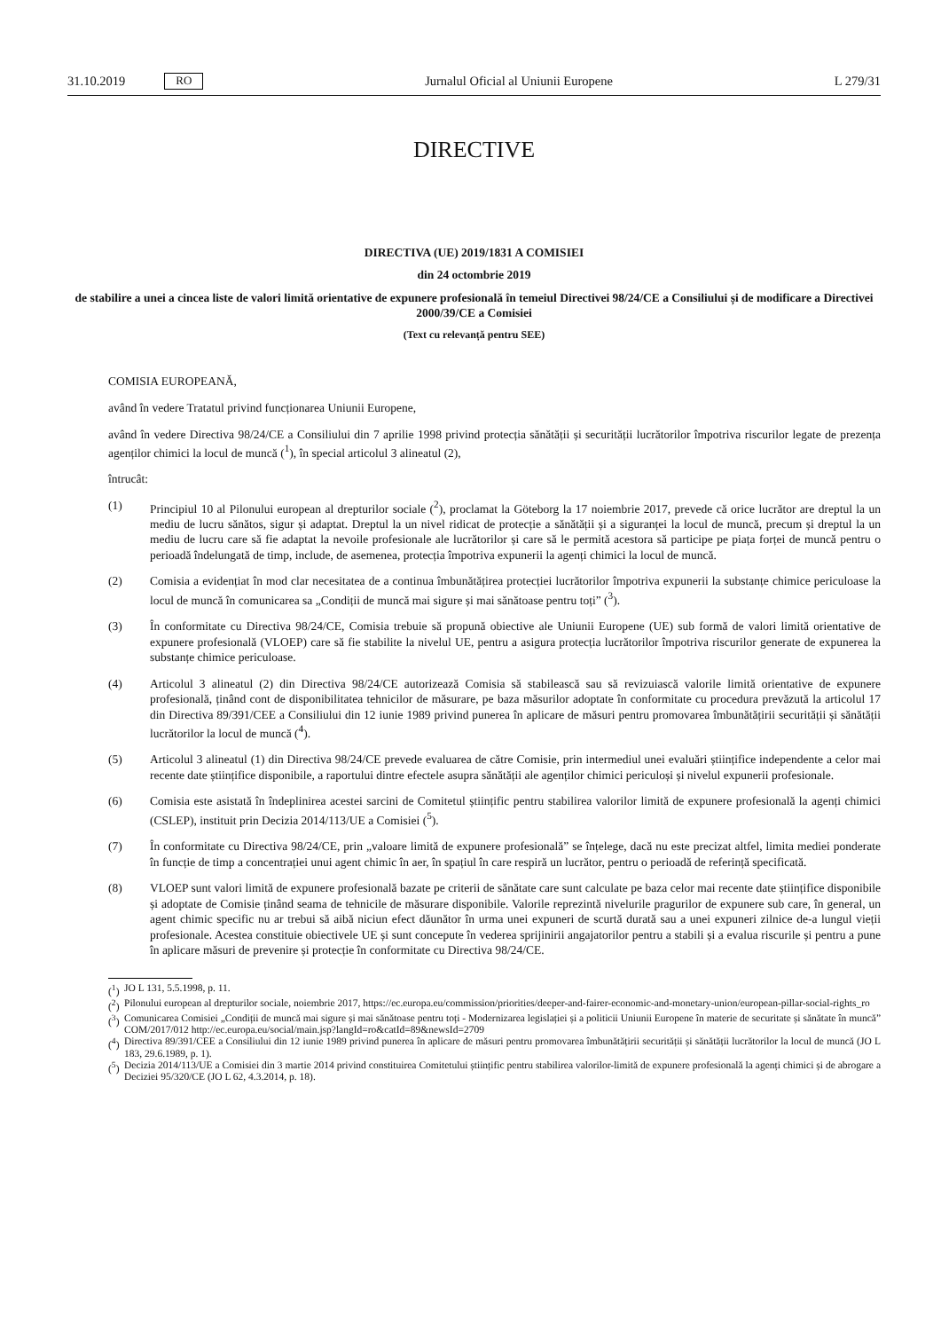31.10.2019 RO Jurnalul Oficial al Uniunii Europene L 279/31
DIRECTIVE
DIRECTIVA (UE) 2019/1831 A COMISIEI
din 24 octombrie 2019
de stabilire a unei a cincea liste de valori limită orientative de expunere profesională în temeiul Directivei 98/24/CE a Consiliului și de modificare a Directivei 2000/39/CE a Comisiei
(Text cu relevanță pentru SEE)
COMISIA EUROPEANĂ,
având în vedere Tratatul privind funcționarea Uniunii Europene,
având în vedere Directiva 98/24/CE a Consiliului din 7 aprilie 1998 privind protecția sănătății și securității lucrătorilor împotriva riscurilor legate de prezența agenților chimici la locul de muncă (<sup>1</sup>), în special articolul 3 alineatul (2),
întrucât:
(1) Principiul 10 al Pilonului european al drepturilor sociale (<sup>2</sup>), proclamat la Göteborg la 17 noiembrie 2017, prevede că orice lucrător are dreptul la un mediu de lucru sănătos, sigur și adaptat. Dreptul la un nivel ridicat de protecție a sănătății și a siguranței la locul de muncă, precum și dreptul la un mediu de lucru care să fie adaptat la nevoile profesionale ale lucrătorilor și care să le permită acestora să participe pe piața forței de muncă pentru o perioadă îndelungată de timp, include, de asemenea, protecția împotriva expunerii la agenți chimici la locul de muncă.
(2) Comisia a evidențiat în mod clar necesitatea de a continua îmbunătățirea protecției lucrătorilor împotriva expunerii la substanțe chimice periculoase la locul de muncă în comunicarea sa „Condiții de muncă mai sigure și mai sănătoase pentru toți” (<sup>3</sup>).
(3) În conformitate cu Directiva 98/24/CE, Comisia trebuie să propună obiective ale Uniunii Europene (UE) sub formă de valori limită orientative de expunere profesională (VLOEP) care să fie stabilite la nivelul UE, pentru a asigura protecția lucrătorilor împotriva riscurilor generate de expunerea la substanțe chimice periculoase.
(4) Articolul 3 alineatul (2) din Directiva 98/24/CE autorizează Comisia să stabilească sau să revizuiască valorile limită orientative de expunere profesională, ținând cont de disponibilitatea tehnicilor de măsurare, pe baza măsurilor adoptate în conformitate cu procedura prevăzută la articolul 17 din Directiva 89/391/CEE a Consiliului din 12 iunie 1989 privind punerea în aplicare de măsuri pentru promovarea îmbunătățirii securității și sănătății lucrătorilor la locul de muncă (<sup>4</sup>).
(5) Articolul 3 alineatul (1) din Directiva 98/24/CE prevede evaluarea de către Comisie, prin intermediul unei evaluări științifice independente a celor mai recente date științifice disponibile, a raportului dintre efectele asupra sănătății ale agenților chimici periculoși și nivelul expunerii profesionale.
(6) Comisia este asistată în îndeplinirea acestei sarcini de Comitetul științific pentru stabilirea valorilor limită de expunere profesională la agenți chimici (CSLEP), instituit prin Decizia 2014/113/UE a Comisiei (<sup>5</sup>).
(7) În conformitate cu Directiva 98/24/CE, prin „valoare limită de expunere profesională” se înțelege, dacă nu este precizat altfel, limita mediei ponderate în funcție de timp a concentrației unui agent chimic în aer, în spațiul în care respiră un lucrător, pentru o perioadă de referință specificată.
(8) VLOEP sunt valori limită de expunere profesională bazate pe criterii de sănătate care sunt calculate pe baza celor mai recente date științifice disponibile și adoptate de Comisie ținând seama de tehnicile de măsurare disponibile. Valorile reprezintă nivelurile pragurilor de expunere sub care, în general, un agent chimic specific nu ar trebui să aibă niciun efect dăunător în urma unei expuneri de scurtă durată sau a unei expuneri zilnice de-a lungul vieții profesionale. Acestea constituie obiectivele UE și sunt concepute în vederea sprijinirii angajatorilor pentru a stabili și a evalua riscurile și pentru a pune în aplicare măsuri de prevenire și protecție în conformitate cu Directiva 98/24/CE.
(<sup>1</sup>) JO L 131, 5.5.1998, p. 11.
(<sup>2</sup>) Pilonului european al drepturilor sociale, noiembrie 2017, https://ec.europa.eu/commission/priorities/deeper-and-fairer-economic-and-monetary-union/european-pillar-social-rights_ro
(<sup>3</sup>) Comunicarea Comisiei „Condiții de muncă mai sigure și mai sănătoase pentru toți - Modernizarea legislației și a politicii Uniunii Europene în materie de securitate și sănătate în muncă” COM/2017/012 http://ec.europa.eu/social/main.jsp?langId=ro&catId=89&newsId=2709
(<sup>4</sup>) Directiva 89/391/CEE a Consiliului din 12 iunie 1989 privind punerea în aplicare de măsuri pentru promovarea îmbunătățirii securității și sănătății lucrătorilor la locul de muncă (JO L 183, 29.6.1989, p. 1).
(<sup>5</sup>) Decizia 2014/113/UE a Comisiei din 3 martie 2014 privind constituirea Comitetului științific pentru stabilirea valorilor-limită de expunere profesională la agenți chimici și de abrogare a Deciziei 95/320/CE (JO L 62, 4.3.2014, p. 18).